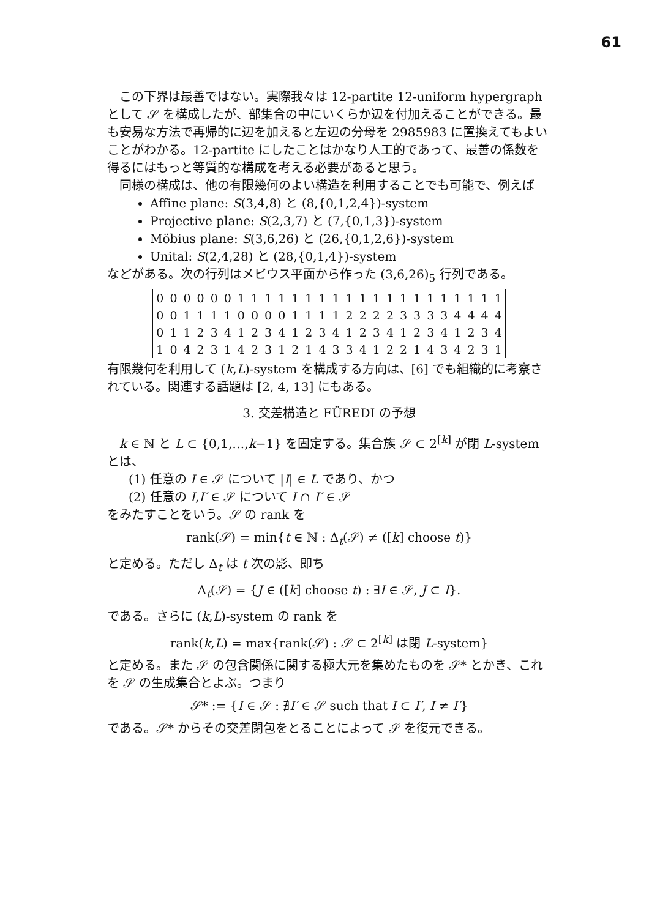61
この下界は最善ではない。実際我々は 12-partite 12-uniform hypergraph として 𝒮 を構成したが、部集合の中にいくらか辺を付加えることができる。最も安易な方法で再帰的に辺を加えると左辺の分母を 2985983 に置換えてもよいことがわかる。12-partite にしたことはかなり人工的であって、最善の係数を得るにはもっと等質的な構成を考える必要があると思う。
同様の構成は、他の有限幾何のよい構造を利用することでも可能で、例えば
Affine plane: S(3,4,8) と (8,{0,1,2,4})-system
Projective plane: S(2,3,7) と (7,{0,1,3})-system
Möbius plane: S(3,6,26) と (26,{0,1,2,6})-system
Unital: S(2,4,28) と (28,{0,1,4})-system
などがある。次の行列はメビウス平面から作った (3,6,26)<sub>5</sub> 行列である。
| 0 | 0 | 0 | 0 | 0 | 0 | 1 | 1 | 1 | 1 | 1 | 1 | 1 | 1 | 1 | 1 | 1 | 1 | 1 | 1 | 1 | 1 | 1 | 1 | 1 | 1 |
| 0 | 0 | 1 | 1 | 1 | 1 | 0 | 0 | 0 | 0 | 1 | 1 | 1 | 1 | 2 | 2 | 2 | 2 | 3 | 3 | 3 | 3 | 4 | 4 | 4 | 4 |
| 0 | 1 | 1 | 2 | 3 | 4 | 1 | 2 | 3 | 4 | 1 | 2 | 3 | 4 | 1 | 2 | 3 | 4 | 1 | 2 | 3 | 4 | 1 | 2 | 3 | 4 |
| 1 | 0 | 4 | 2 | 3 | 1 | 4 | 2 | 3 | 1 | 2 | 1 | 4 | 3 | 3 | 4 | 1 | 2 | 2 | 1 | 4 | 3 | 4 | 2 | 3 | 1 |
有限幾何を利用して (k,L)-system を構成する方向は、[6] でも組織的に考察されている。関連する話題は [2, 4, 13] にもある。
3. 交差構造と FÜREDI の予想
k ∈ ℕ と L ⊂ {0,1,…,k−1} を固定する。集合族 𝒮 ⊂ 2<sup>[k]</sup> が閉 L-system とは、
(1) 任意の I ∈ 𝒮 について |I| ∈ L であり、かつ
(2) 任意の I,I′ ∈ 𝒮 について I ∩ I′ ∈ 𝒮
をみたすことをいう。𝒮 の rank を
rank(𝒮) = min{t ∈ ℕ : Δ<sub>t</sub>(𝒮) ≠ ([k] choose t)}
と定める。ただし Δ<sub>t</sub> は t 次の影、即ち
Δ<sub>t</sub>(𝒮) = {J ∈ ([k] choose t) : ∃I ∈ 𝒮, J ⊂ I}.
である。さらに (k,L)-system の rank を
rank(k,L) = max{rank(𝒮) : 𝒮 ⊂ 2<sup>[k]</sup> は閉 L-system}
と定める。また 𝒮 の包含関係に関する極大元を集めたものを 𝒮* とかき、これを 𝒮 の生成集合とよぶ。つまり
𝒮* := {I ∈ 𝒮 : ∄I′ ∈ 𝒮 such that I ⊂ I′, I ≠ I′}
である。𝒮* からその交差閉包をとることによって 𝒮 を復元できる。